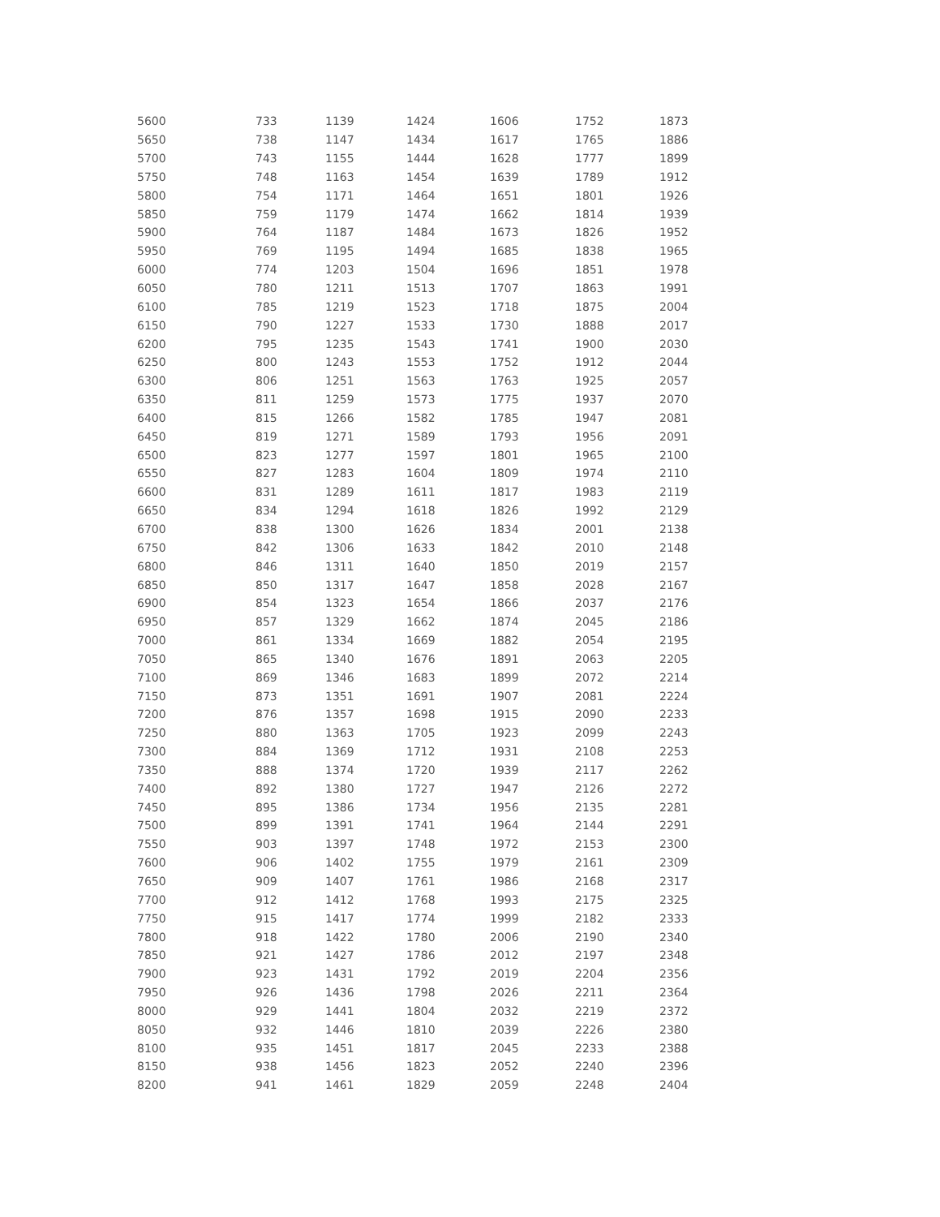| 5600 | 733 | 1139 | 1424 | 1606 | 1752 | 1873 |
| 5650 | 738 | 1147 | 1434 | 1617 | 1765 | 1886 |
| 5700 | 743 | 1155 | 1444 | 1628 | 1777 | 1899 |
| 5750 | 748 | 1163 | 1454 | 1639 | 1789 | 1912 |
| 5800 | 754 | 1171 | 1464 | 1651 | 1801 | 1926 |
| 5850 | 759 | 1179 | 1474 | 1662 | 1814 | 1939 |
| 5900 | 764 | 1187 | 1484 | 1673 | 1826 | 1952 |
| 5950 | 769 | 1195 | 1494 | 1685 | 1838 | 1965 |
| 6000 | 774 | 1203 | 1504 | 1696 | 1851 | 1978 |
| 6050 | 780 | 1211 | 1513 | 1707 | 1863 | 1991 |
| 6100 | 785 | 1219 | 1523 | 1718 | 1875 | 2004 |
| 6150 | 790 | 1227 | 1533 | 1730 | 1888 | 2017 |
| 6200 | 795 | 1235 | 1543 | 1741 | 1900 | 2030 |
| 6250 | 800 | 1243 | 1553 | 1752 | 1912 | 2044 |
| 6300 | 806 | 1251 | 1563 | 1763 | 1925 | 2057 |
| 6350 | 811 | 1259 | 1573 | 1775 | 1937 | 2070 |
| 6400 | 815 | 1266 | 1582 | 1785 | 1947 | 2081 |
| 6450 | 819 | 1271 | 1589 | 1793 | 1956 | 2091 |
| 6500 | 823 | 1277 | 1597 | 1801 | 1965 | 2100 |
| 6550 | 827 | 1283 | 1604 | 1809 | 1974 | 2110 |
| 6600 | 831 | 1289 | 1611 | 1817 | 1983 | 2119 |
| 6650 | 834 | 1294 | 1618 | 1826 | 1992 | 2129 |
| 6700 | 838 | 1300 | 1626 | 1834 | 2001 | 2138 |
| 6750 | 842 | 1306 | 1633 | 1842 | 2010 | 2148 |
| 6800 | 846 | 1311 | 1640 | 1850 | 2019 | 2157 |
| 6850 | 850 | 1317 | 1647 | 1858 | 2028 | 2167 |
| 6900 | 854 | 1323 | 1654 | 1866 | 2037 | 2176 |
| 6950 | 857 | 1329 | 1662 | 1874 | 2045 | 2186 |
| 7000 | 861 | 1334 | 1669 | 1882 | 2054 | 2195 |
| 7050 | 865 | 1340 | 1676 | 1891 | 2063 | 2205 |
| 7100 | 869 | 1346 | 1683 | 1899 | 2072 | 2214 |
| 7150 | 873 | 1351 | 1691 | 1907 | 2081 | 2224 |
| 7200 | 876 | 1357 | 1698 | 1915 | 2090 | 2233 |
| 7250 | 880 | 1363 | 1705 | 1923 | 2099 | 2243 |
| 7300 | 884 | 1369 | 1712 | 1931 | 2108 | 2253 |
| 7350 | 888 | 1374 | 1720 | 1939 | 2117 | 2262 |
| 7400 | 892 | 1380 | 1727 | 1947 | 2126 | 2272 |
| 7450 | 895 | 1386 | 1734 | 1956 | 2135 | 2281 |
| 7500 | 899 | 1391 | 1741 | 1964 | 2144 | 2291 |
| 7550 | 903 | 1397 | 1748 | 1972 | 2153 | 2300 |
| 7600 | 906 | 1402 | 1755 | 1979 | 2161 | 2309 |
| 7650 | 909 | 1407 | 1761 | 1986 | 2168 | 2317 |
| 7700 | 912 | 1412 | 1768 | 1993 | 2175 | 2325 |
| 7750 | 915 | 1417 | 1774 | 1999 | 2182 | 2333 |
| 7800 | 918 | 1422 | 1780 | 2006 | 2190 | 2340 |
| 7850 | 921 | 1427 | 1786 | 2012 | 2197 | 2348 |
| 7900 | 923 | 1431 | 1792 | 2019 | 2204 | 2356 |
| 7950 | 926 | 1436 | 1798 | 2026 | 2211 | 2364 |
| 8000 | 929 | 1441 | 1804 | 2032 | 2219 | 2372 |
| 8050 | 932 | 1446 | 1810 | 2039 | 2226 | 2380 |
| 8100 | 935 | 1451 | 1817 | 2045 | 2233 | 2388 |
| 8150 | 938 | 1456 | 1823 | 2052 | 2240 | 2396 |
| 8200 | 941 | 1461 | 1829 | 2059 | 2248 | 2404 |